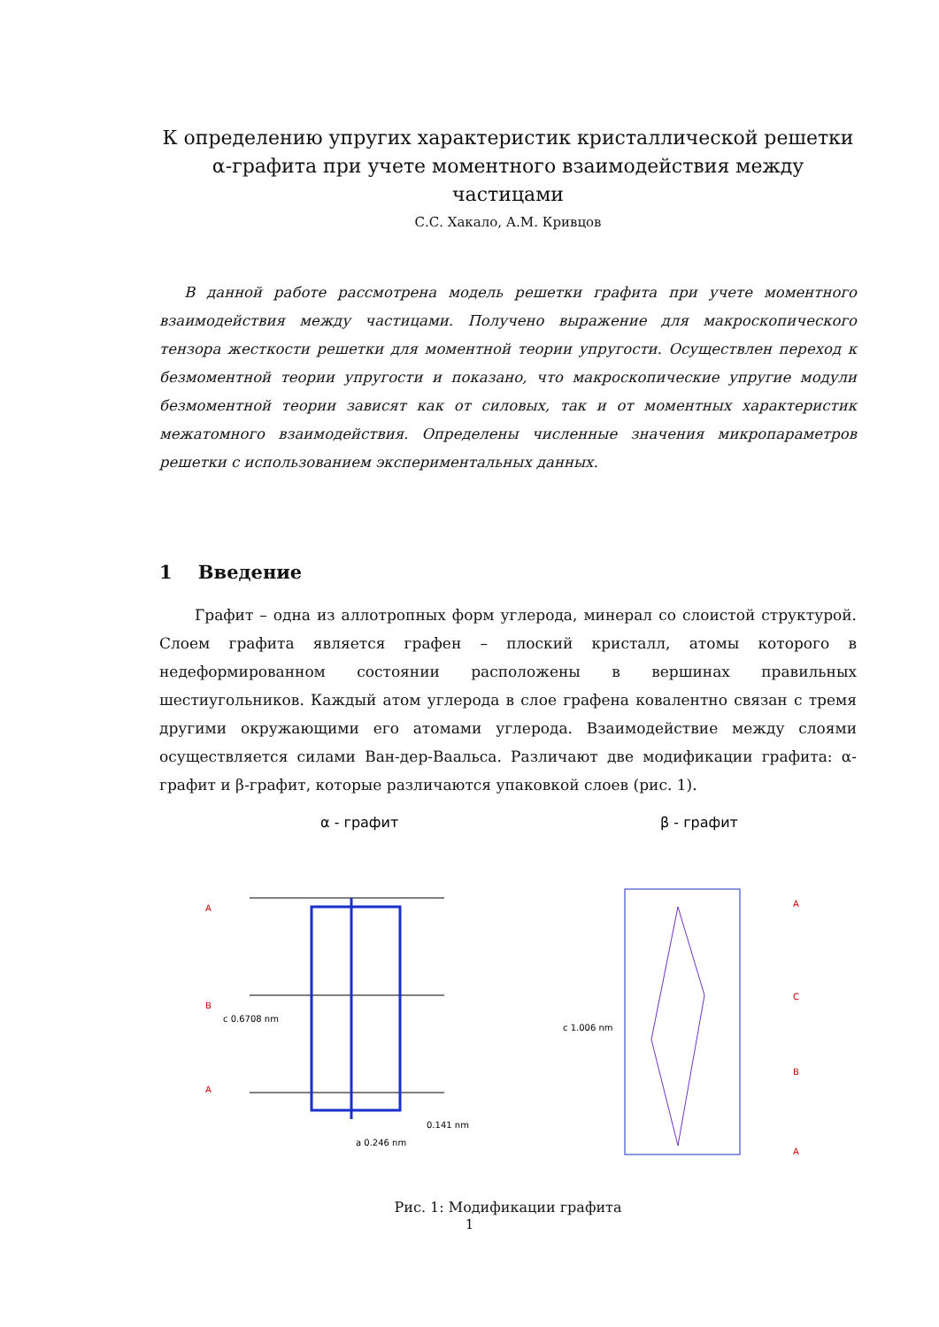К определению упругих характеристик кристаллической решетки
α-графита при учете моментного взаимодействия между частицами
С.С. Хакало, А.М. Кривцов
В данной работе рассмотрена модель решетки графита при учете моментного взаимодействия между частицами. Получено выражение для макроскопического тензора жесткости решетки для моментной теории упругости. Осуществлен переход к безмоментной теории упругости и показано, что макроскопические упругие модули безмоментной теории зависят как от силовых, так и от моментных характеристик межатомного взаимодействия. Определены численные значения микропараметров решетки с использованием экспериментальных данных.
1 Введение
Графит – одна из аллотропных форм углерода, минерал со слоистой структурой. Слоем графита является графен – плоский кристалл, атомы которого в недеформированном состоянии расположены в вершинах правильных шестиугольников. Каждый атом углерода в слое графена ковалентно связан с тремя другими окружающими его атомами углерода. Взаимодействие между слоями осуществляется силами Ван-дер-Ваальса. Различают две модификации графита: α-графит и β-графит, которые различаются упаковкой слоев (рис. 1).
α - графит
A
B
A
c 0.6708 nm
a 0.246 nm
0.141 nm
β - графит
A
C
B
A
c 1.006 nm
Рис. 1: Модификации графита
1